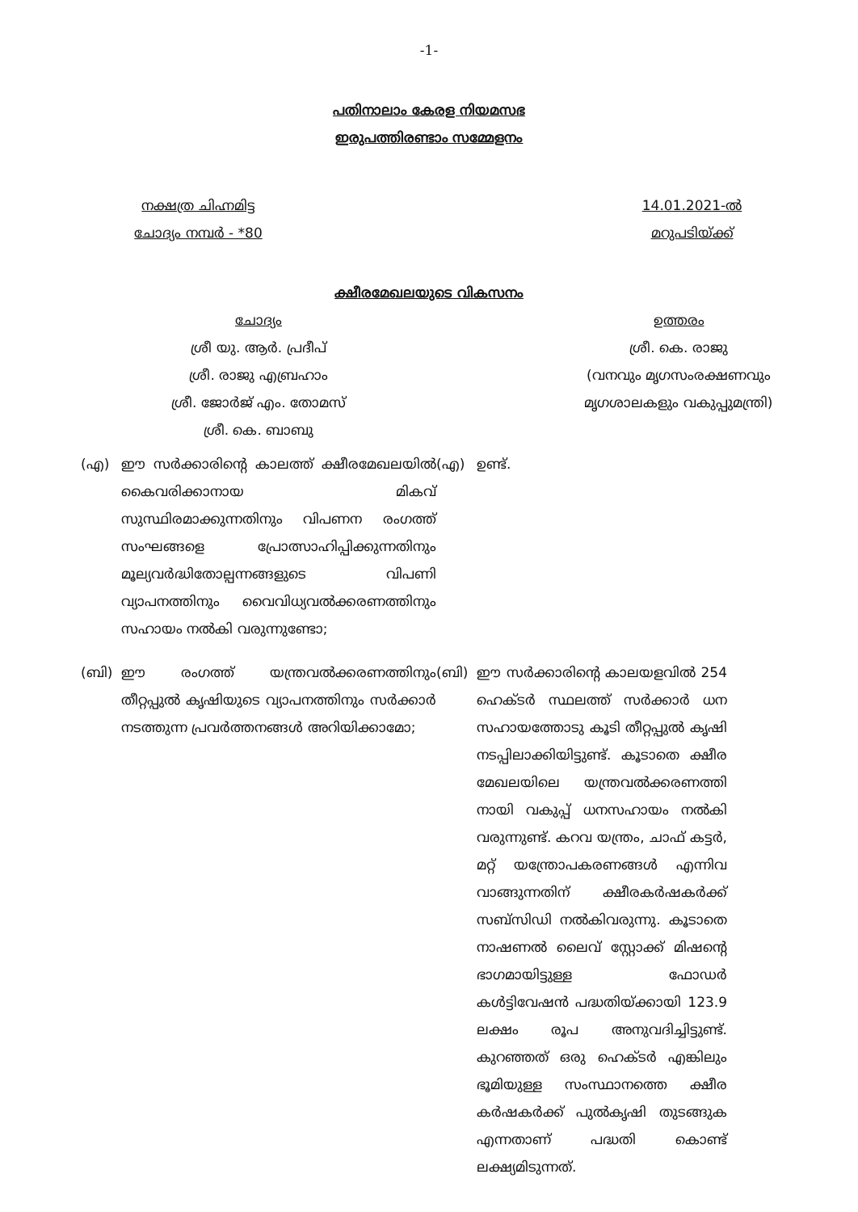-1-
പതിനാലാം കേരള നിയമസഭ
ഇരുപത്തിരണ്ടാം സമ്മേളനം
നക്ഷത്ര ചിഹ്നമിട്ട
ചോദ്യം നമ്പർ - *80
14.01.2021-ൽ
മറുപടിയ്ക്ക്
ക്ഷീരമേഖലയുടെ വികസനം
ചോദ്യം
ശ്രീ യു. ആർ. പ്രദീപ്
ശ്രീ. രാജു എബ്രഹാം
ശ്രീ. ജോർജ് എം. തോമസ്
ശ്രീ. കെ. ബാബു
ഉത്തരം
ശ്രീ. കെ. രാജു
(വനവും മൃഗസംരക്ഷണവും
മൃഗശാലകളും വകുപ്പുമന്ത്രി)
(എ) ഈ സർക്കാരിന്റെ കാലത്ത് ക്ഷീരമേഖലയിൽ കൈവരിക്കാനായ മികവ് സുസ്ഥിരമാക്കുന്നതിനും വിപണന രംഗത്ത് സംഘങ്ങളെ പ്രോത്സാഹിപ്പിക്കുന്നതിനും മൂല്യവർദ്ധിതോല്പന്നങ്ങളുടെ വിപണി വ്യാപനത്തിനും വൈവിധ്യവൽക്കരണത്തിനും സഹായം നൽകി വരുന്നുണ്ടോ;
(എ) ഉണ്ട്.
(ബി) ഈ രംഗത്ത് യന്ത്രവൽക്കരണത്തിനും തീറ്റപ്പുൽ കൃഷിയുടെ വ്യാപനത്തിനും സർക്കാർ നടത്തുന്ന പ്രവർത്തനങ്ങൾ അറിയിക്കാമോ;
(ബി) ഈ സർക്കാരിന്റെ കാലയളവിൽ 254 ഹെക്ടർ സ്ഥലത്ത് സർക്കാർ ധന സഹായത്തോടു കൂടി തീറ്റപ്പുൽ കൃഷി നടപ്പിലാക്കിയിട്ടുണ്ട്. കൂടാതെ ക്ഷീര മേഖലയിലെ യന്ത്രവൽക്കരണത്തി നായി വകുപ്പ് ധനസഹായം നൽകി വരുന്നുണ്ട്. കറവ യന്ത്രം, ചാഫ് കട്ടർ, മറ്റ് യന്ത്രോപകരണങ്ങൾ എന്നിവ വാങ്ങുന്നതിന് ക്ഷീരകർഷകർക്ക് സബ്സിഡി നൽകിവരുന്നു. കൂടാതെ നാഷണൽ ലൈവ് സ്റ്റോക്ക് മിഷന്റെ ഭാഗമായിട്ടുള്ള ഫോഡർ കൾട്ടിവേഷൻ പദ്ധതിയ്ക്കായി 123.9 ലക്ഷം രൂപ അനുവദിച്ചിട്ടുണ്ട്. കുറഞ്ഞത് ഒരു ഹെക്ടർ എങ്കിലും ഭൂമിയുള്ള സംസ്ഥാനത്തെ ക്ഷീര കർഷകർക്ക് പുൽകൃഷി തുടങ്ങുക എന്നതാണ് പദ്ധതി കൊണ്ട് ലക്ഷ്യമിടുന്നത്.